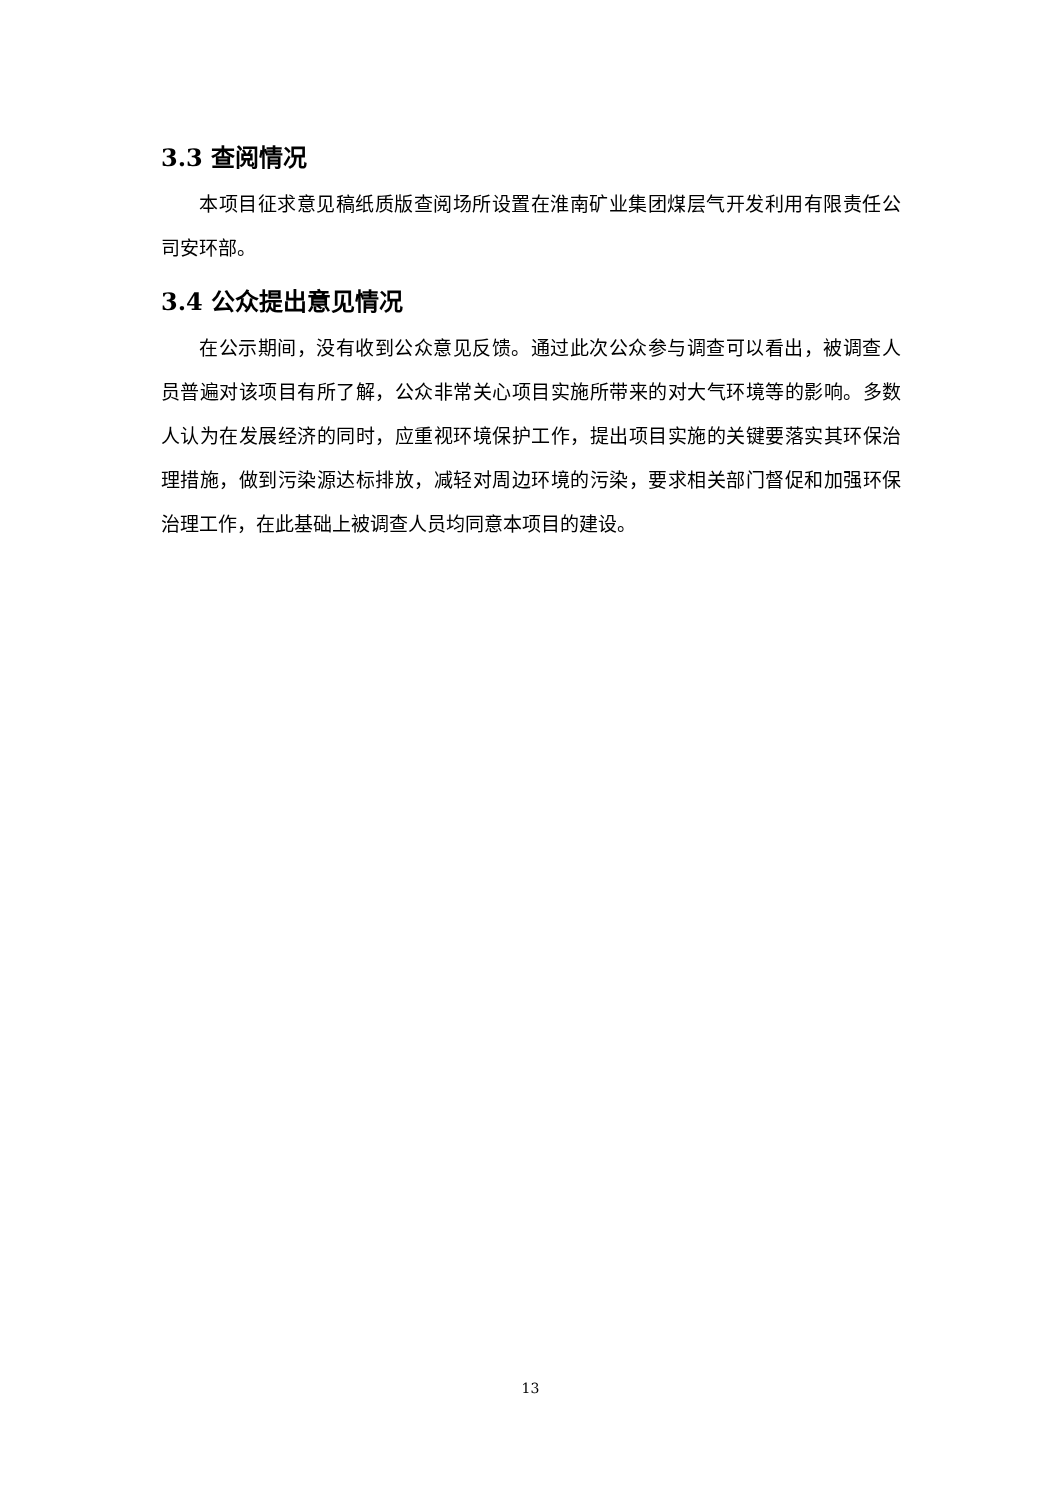3.3 查阅情况
本项目征求意见稿纸质版查阅场所设置在淮南矿业集团煤层气开发利用有限责任公司安环部。
3.4 公众提出意见情况
在公示期间，没有收到公众意见反馈。通过此次公众参与调查可以看出，被调查人员普遍对该项目有所了解，公众非常关心项目实施所带来的对大气环境等的影响。多数人认为在发展经济的同时，应重视环境保护工作，提出项目实施的关键要落实其环保治理措施，做到污染源达标排放，减轻对周边环境的污染，要求相关部门督促和加强环保治理工作，在此基础上被调查人员均同意本项目的建设。
13